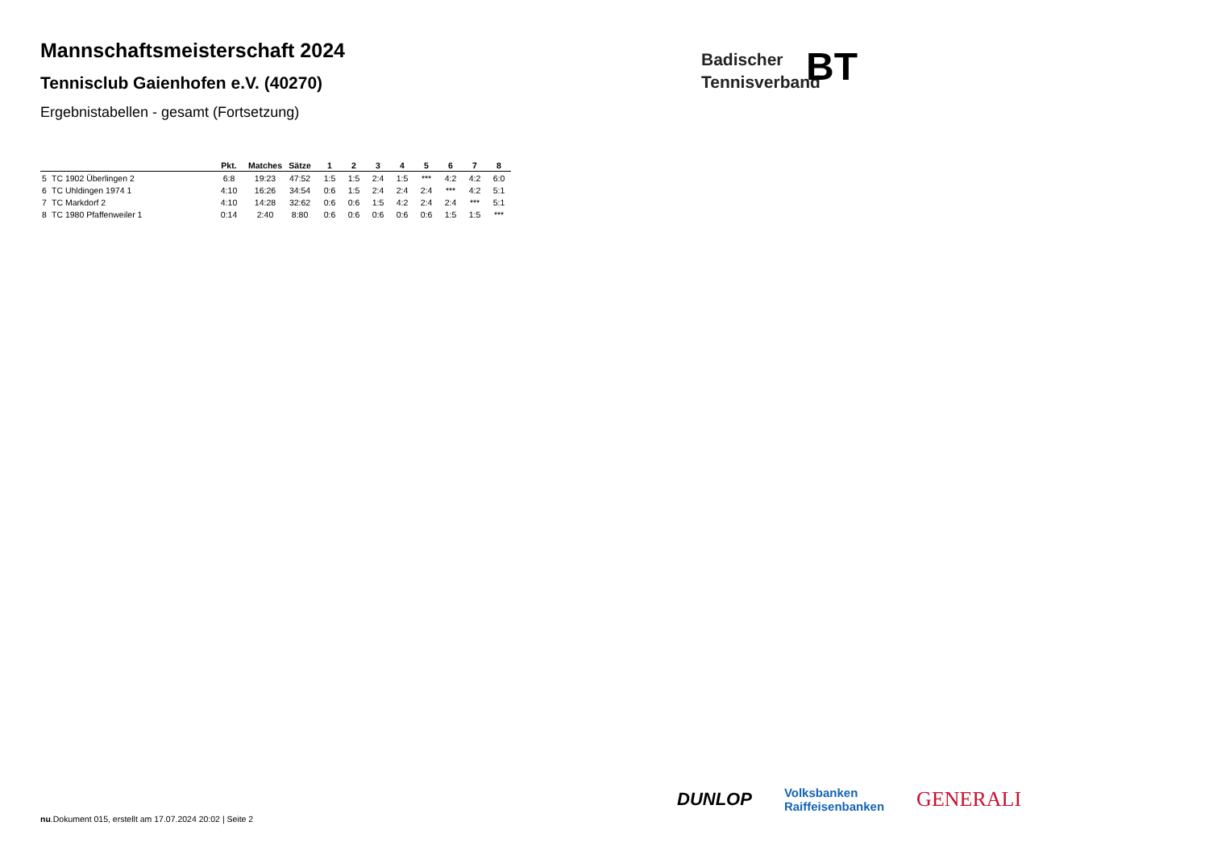Mannschaftsmeisterschaft 2024
Tennisclub Gaienhofen e.V. (40270)
Ergebnistabellen - gesamt (Fortsetzung)
Badischer
Tennisverband
BT
| | | Pkt. | Matches | Sätze | 1 | 2 | 3 | 4 | 5 | 6 | 7 | 8 |
| --- | --- | --- | --- | --- | --- | --- | --- | --- | --- | --- | --- | --- |
| 5 | TC 1902 Überlingen 2 | 6:8 | 19:23 | 47:52 | 1:5 | 1:5 | 2:4 | 1:5 | *** | 4:2 | 4:2 | 6:0 |
| 6 | TC Uhldingen 1974 1 | 4:10 | 16:26 | 34:54 | 0:6 | 1:5 | 2:4 | 2:4 | 2:4 | *** | 4:2 | 5:1 |
| 7 | TC Markdorf 2 | 4:10 | 14:28 | 32:62 | 0:6 | 0:6 | 1:5 | 4:2 | 2:4 | 2:4 | *** | 5:1 |
| 8 | TC 1980 Pfaffenweiler 1 | 0:14 | 2:40 | 8:80 | 0:6 | 0:6 | 0:6 | 0:6 | 0:6 | 1:5 | 1:5 | *** |
DUNLOP Volksbanken
Raiffeisenbanken GENERALI
nu.Dokument 015, erstellt am 17.07.2024 20:02 | Seite 2